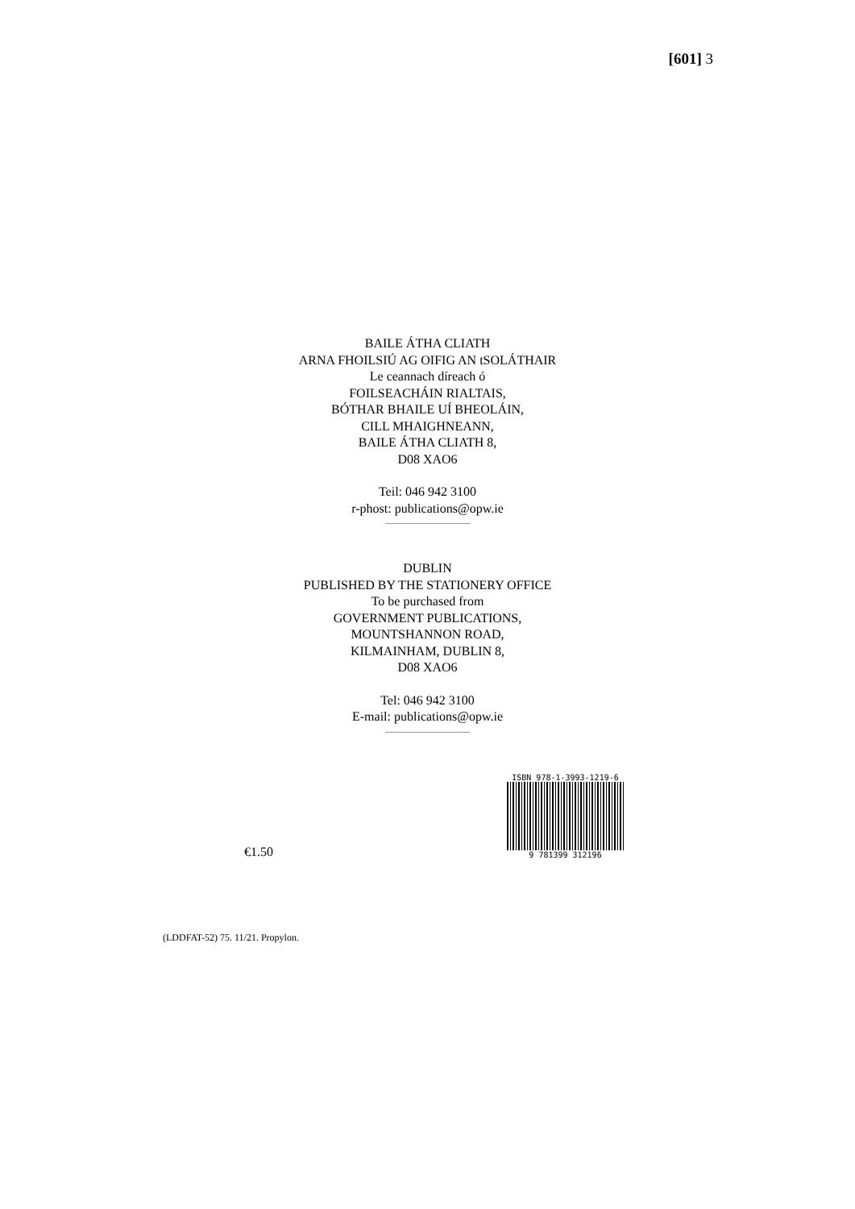[601] 3
BAILE ÁTHA CLIATH
ARNA FHOILSIÚ AG OIFIG AN tSOLÁTHAIR
Le ceannach díreach ó
FOILSEACHÁIN RIALTAIS,
BÓTHAR BHAILE UÍ BHEOLÁIN,
CILL MHAIGHNEANN,
BAILE ÁTHA CLIATH 8,
D08 XAO6
Teil: 046 942 3100
r-phost: publications@opw.ie
DUBLIN
PUBLISHED BY THE STATIONERY OFFICE
To be purchased from
GOVERNMENT PUBLICATIONS,
MOUNTSHANNON ROAD,
KILMAINHAM, DUBLIN 8,
D08 XAO6
Tel: 046 942 3100
E-mail: publications@opw.ie
€1.50
ISBN 978-1-3993-1219-6
9 781399 312196
(LDDFAT-52) 75. 11/21. Propylon.